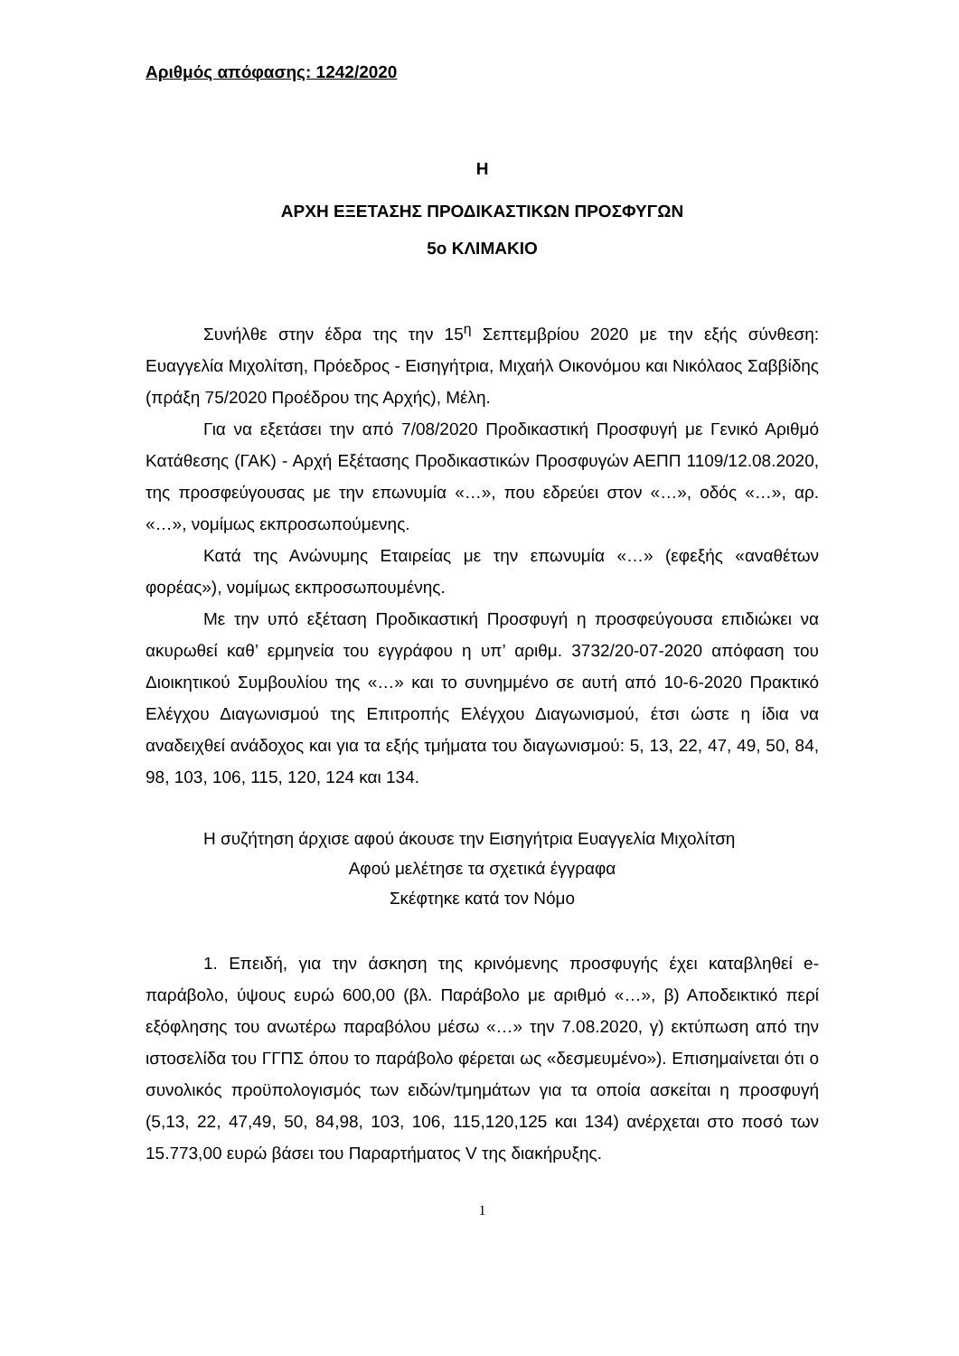Αριθμός απόφασης: 1242/2020
Η
ΑΡΧΗ ΕΞΕΤΑΣΗΣ ΠΡΟΔΙΚΑΣΤΙΚΩΝ ΠΡΟΣΦΥΓΩΝ
5ο ΚΛΙΜΑΚΙΟ
Συνήλθε στην έδρα της την 15<sup>η</sup> Σεπτεμβρίου 2020 με την εξής σύνθεση: Ευαγγελία Μιχολίτση, Πρόεδρος - Εισηγήτρια, Μιχαήλ Οικονόμου και Νικόλαος Σαββίδης (πράξη 75/2020 Προέδρου της Αρχής), Μέλη.
Για να εξετάσει την από 7/08/2020 Προδικαστική Προσφυγή με Γενικό Αριθμό Κατάθεσης (ΓΑΚ) - Αρχή Εξέτασης Προδικαστικών Προσφυγών ΑΕΠΠ 1109/12.08.2020, της προσφεύγουσας με την επωνυμία «…», που εδρεύει στον «…», οδός «…», αρ. «…», νομίμως εκπροσωπούμενης.
Κατά της Ανώνυμης Εταιρείας με την επωνυμία «…» (εφεξής «αναθέτων φορέας»), νομίμως εκπροσωπουμένης.
Με την υπό εξέταση Προδικαστική Προσφυγή η προσφεύγουσα επιδιώκει να ακυρωθεί καθ’ ερμηνεία του εγγράφου η υπ’ αριθμ. 3732/20-07-2020 απόφαση του Διοικητικού Συμβουλίου της «…» και το συνημμένο σε αυτή από 10-6-2020 Πρακτικό Ελέγχου Διαγωνισμού της Επιτροπής Ελέγχου Διαγωνισμού, έτσι ώστε η ίδια να αναδειχθεί ανάδοχος και για τα εξής τμήματα του διαγωνισμού: 5, 13, 22, 47, 49, 50, 84, 98, 103, 106, 115, 120, 124 και 134.
Η συζήτηση άρχισε αφού άκουσε την Εισηγήτρια Ευαγγελία Μιχολίτση
Αφού μελέτησε τα σχετικά έγγραφα
Σκέφτηκε κατά τον Νόμο
1. Επειδή, για την άσκηση της κρινόμενης προσφυγής έχει καταβληθεί e-παράβολο, ύψους ευρώ 600,00 (βλ. Παράβολο με αριθμό «…», β) Αποδεικτικό περί εξόφλησης του ανωτέρω παραβόλου μέσω «…» την 7.08.2020, γ) εκτύπωση από την ιστοσελίδα του ΓΓΠΣ όπου το παράβολο φέρεται ως «δεσμευμένο»). Επισημαίνεται ότι ο συνολικός προϋπολογισμός των ειδών/τμημάτων για τα οποία ασκείται η προσφυγή (5,13, 22, 47,49, 50, 84,98, 103, 106, 115,120,125 και 134) ανέρχεται στο ποσό των 15.773,00 ευρώ βάσει του Παραρτήματος V της διακήρυξης.
1